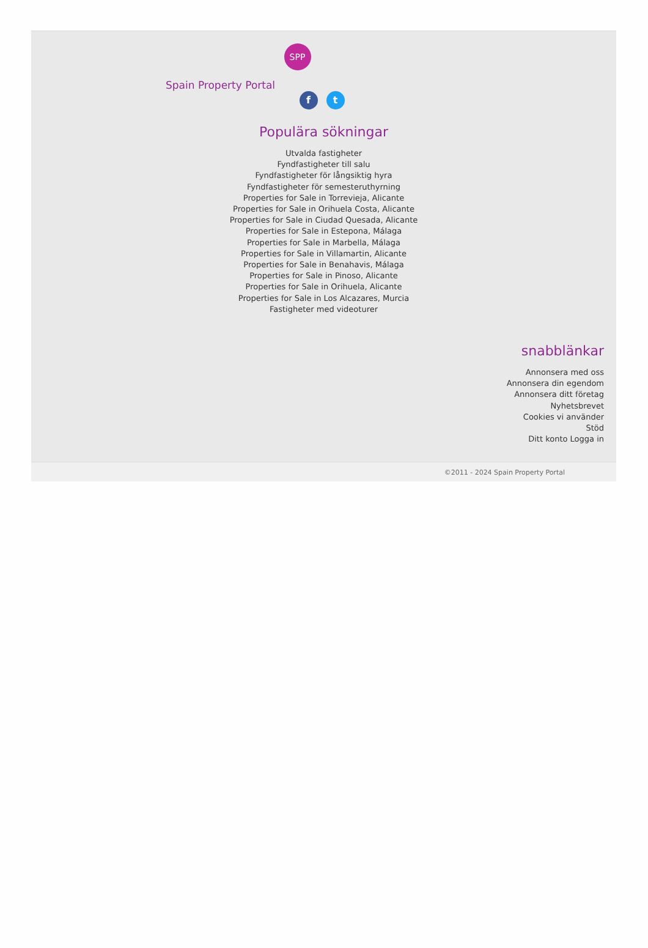SPP
Spain Property Portal
f t
Populära sökningar
Utvalda fastigheter
Fyndfastigheter till salu
Fyndfastigheter för långsiktig hyra
Fyndfastigheter för semesteruthyrning
Properties for Sale in Torrevieja, Alicante
Properties for Sale in Orihuela Costa, Alicante
Properties for Sale in Ciudad Quesada, Alicante
Properties for Sale in Estepona, Málaga
Properties for Sale in Marbella, Málaga
Properties for Sale in Villamartin, Alicante
Properties for Sale in Benahavis, Málaga
Properties for Sale in Pinoso, Alicante
Properties for Sale in Orihuela, Alicante
Properties for Sale in Los Alcazares, Murcia
Fastigheter med videoturer
snabblänkar
Annonsera med oss
Annonsera din egendom
Annonsera ditt företag
Nyhetsbrevet
Cookies vi använder
Stöd
Ditt konto Logga in
©2011 - 2024 Spain Property Portal